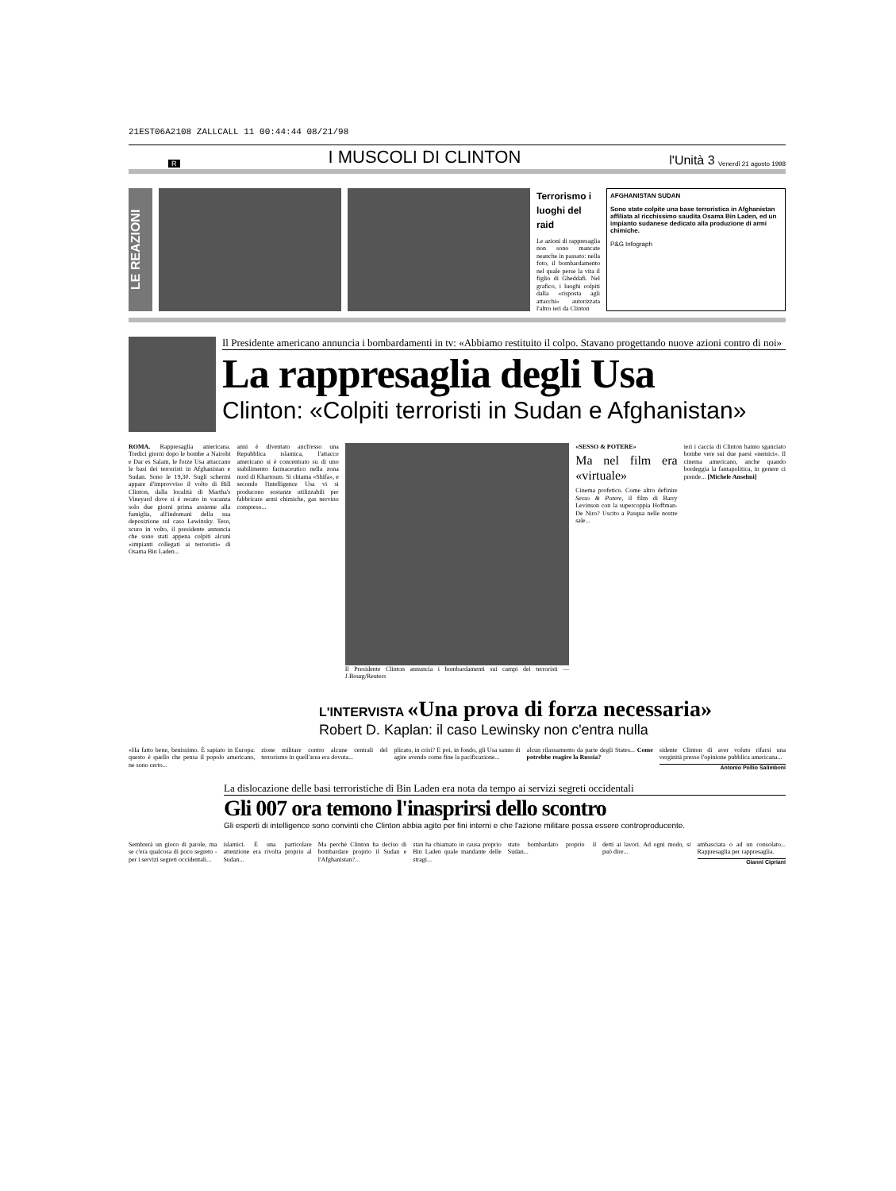21EST06A2108 ZALLCALL 11 00:44:44 08/21/98
R I MUSCOLI DI CLINTON l'Unità 3 Venerdì 21 agosto 1998
LE REAZIONI
Terrorismo i luoghi del raid
Le azioni di rappresaglia non sono mancate neanche in passato: nella foto, il bombardamento nel quale perse la vita il figlio di Gheddafi. Nel grafico, i luoghi colpiti dalla «risposta agli attacchi» autorizzata l'altro ieri da Clinton
AFGHANISTAN SUDAN
Sono state colpite una base terroristica in Afghanistan affiliata al ricchissimo saudita Osama Bin Laden, ed un impianto sudanese dedicato alla produzione di armi chimiche.
P&G Infograph
Il Presidente americano annuncia i bombardamenti in tv: «Abbiamo restituito il colpo. Stavano progettando nuove azioni contro di noi»
La rappresaglia degli Usa
Clinton: «Colpiti terroristi in Sudan e Afghanistan»
ROMA. Rappresaglia americana. Tredici giorni dopo le bombe a Nairobi e Dar es Salam, le forze Usa attaccano le basi dei terroristi in Afghanistan e Sudan. Sono le 19,30. Sugli schermi appare d'improvviso il volto di Bill Clinton, dalla località di Martha's Vineyard dove si è recato in vacanza solo due giorni prima assieme alla famiglia, all'indomani della sua deposizione sul caso Lewinsky. Teso, scuro in volto, il presidente annuncia che sono stati appena colpiti alcuni «impianti collegati ai terroristi» di Osama Bin Laden...
anni è diventato anch'esso una Repubblica islamica, l'attacco americano si è concentrato su di uno stabilimento farmaceutico nella zona nord di Khartoum. Si chiama «Shifa», e secondo l'intelligence Usa vi si producono sostanze utilizzabili per fabbricare armi chimiche, gas nervino compreso...
Il Presidente Clinton annuncia i bombardamenti sui campi dei terroristi — J.Bourg/Reuters
«SESSO & POTERE»
Ma nel film era «virtuale»
Cinema profetico. Come altro definire Sesso & Potere, il film di Barry Levinson con la supercoppia Hoffman-De Niro? Uscito a Pasqua nelle nostre sale...
ieri i caccia di Clinton hanno sganciato bombe vere sui due paesi «nemici». Il cinema americano, anche quando bordeggia la fantapolitica, in genere ci prende... [Michele Anselmi]
L'INTERVISTA «Una prova di forza necessaria»
Robert D. Kaplan: il caso Lewinsky non c'entra nulla
«Ha fatto bene, benissimo. È sapiato in Europa: questo è quello che pensa il popolo americano, ne sono certo...
zione militare contro alcune centrali del terrorismo in quell'area era dovuta...
plicato, in crisi? E poi, in fondo, gli Usa sanno di agire avendo come fine la pacificazione...
alcun rilassamento da parte degli States... Come potrebbe reagire la Russia?
sidente Clinton di aver voluto rifarsi una verginità presso l'opinione pubblica americana...
Antonio Pollio Salimbeni
La dislocazione delle basi terroristiche di Bin Laden era nota da tempo ai servizi segreti occidentali
Gli 007 ora temono l'inasprirsi dello scontro
Gli esperti di intelligence sono convinti che Clinton abbia agito per fini interni e che l'azione militare possa essere controproducente.
Sembrerà un gioco di parole, ma se c'era qualcosa di poco segreto - per i servizi segreti occidentali...
islamici. È una particolare attenzione era rivolta proprio al Sudan...
Ma perché Clinton ha deciso di bombardare proprio il Sudan e l'Afghanistan?...
stan ha chiamato in causa proprio Bin Laden quale mandante delle stragi...
stato bombardato proprio il Sudan...
detti ai lavori. Ad ogni modo, si può dire...
ambasciata o ad un consolato... Rappresaglia per rappresaglia.
Gianni Cipriani